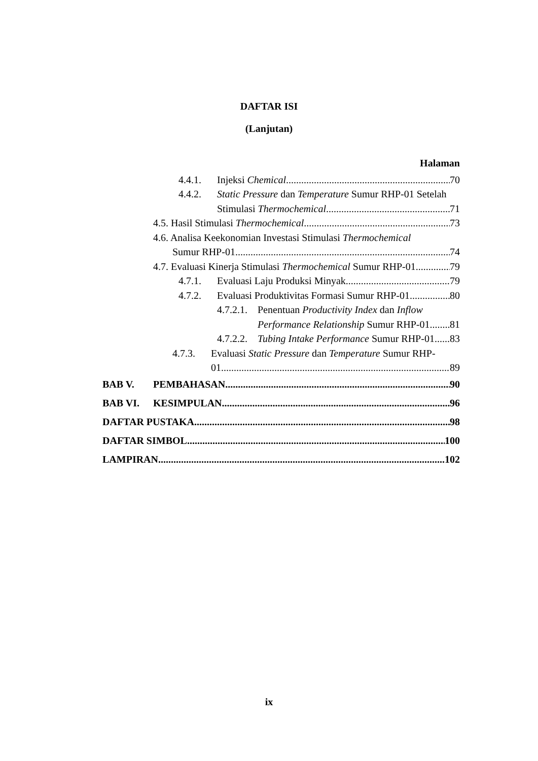DAFTAR ISI
(Lanjutan)
Halaman
4.4.1. Injeksi Chemical 70
4.4.2. Static Pressure dan Temperature Sumur RHP-01 Setelah
Stimulasi Thermochemical 71
4.5. Hasil Stimulasi Thermochemical 73
4.6. Analisa Keekonomian Investasi Stimulasi Thermochemical
Sumur RHP-01 74
4.7. Evaluasi Kinerja Stimulasi Thermochemical Sumur RHP-01 79
4.7.1. Evaluasi Laju Produksi Minyak 79
4.7.2. Evaluasi Produktivitas Formasi Sumur RHP-01 80
4.7.2.1. Penentuan Productivity Index dan Inflow
Performance Relationship Sumur RHP-01 81
4.7.2.2. Tubing Intake Performance Sumur RHP-01 83
4.7.3. Evaluasi Static Pressure dan Temperature Sumur RHP-
01 89
BAB V. PEMBAHASAN 90
BAB VI. KESIMPULAN 96
DAFTAR PUSTAKA 98
DAFTAR SIMBOL 100
LAMPIRAN 102
ix